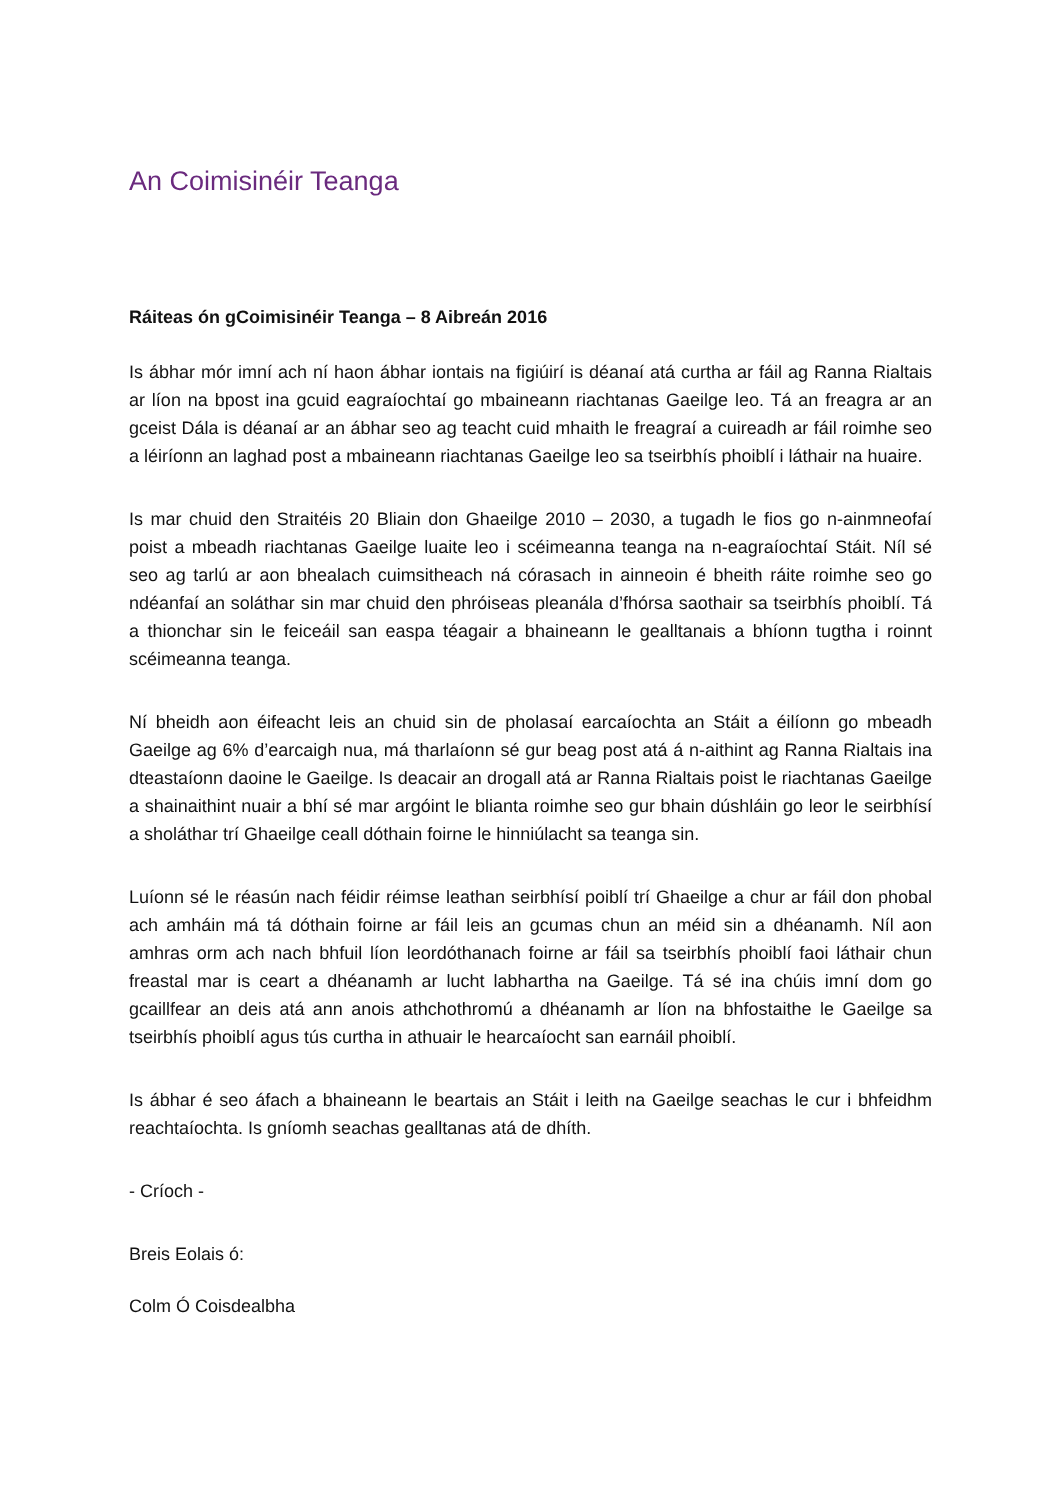An Coimisinéir Teanga
Ráiteas ón gCoimisinéir Teanga – 8 Aibreán 2016
Is ábhar mór imní ach ní haon ábhar iontais na figiúirí is déanaí atá curtha ar fáil ag Ranna Rialtais ar líon na bpost ina gcuid eagraíochtaí go mbaineann riachtanas Gaeilge leo. Tá an freagra ar an gceist Dála is déanaí ar an ábhar seo ag teacht cuid mhaith le freagraí a cuireadh ar fáil roimhe seo a léiríonn an laghad post a mbaineann riachtanas Gaeilge leo sa tseirbhís phoiblí i láthair na huaire.
Is mar chuid den Straitéis 20 Bliain don Ghaeilge 2010 – 2030, a tugadh le fios go n-ainmneofaí poist a mbeadh riachtanas Gaeilge luaite leo i scéimeanna teanga na n-eagraíochtaí Stáit. Níl sé seo ag tarlú ar aon bhealach cuimsitheach ná córasach in ainneoin é bheith ráite roimhe seo go ndéanfaí an soláthar sin mar chuid den phróiseas pleanála d’fhórsa saothair sa tseirbhís phoiblí. Tá a thionchar sin le feiceáil san easpa téagair a bhaineann le gealltanais a bhíonn tugtha i roinnt scéimeanna teanga.
Ní bheidh aon éifeacht leis an chuid sin de pholasaí earcaíochta an Stáit a éilíonn go mbeadh Gaeilge ag 6% d’earcaigh nua, má tharlaíonn sé gur beag post atá á n-aithint ag Ranna Rialtais ina dteastaíonn daoine le Gaeilge. Is deacair an drogall atá ar Ranna Rialtais poist le riachtanas Gaeilge a shainaithint nuair a bhí sé mar argóint le blianta roimhe seo gur bhain dúshláin go leor le seirbhísí a sholáthar trí Ghaeilge ceall dóthain foirne le hinniúlacht sa teanga sin.
Luíonn sé le réasún nach féidir réimse leathan seirbhísí poiblí trí Ghaeilge a chur ar fáil don phobal ach amháin má tá dóthain foirne ar fáil leis an gcumas chun an méid sin a dhéanamh. Níl aon amhras orm ach nach bhfuil líon leordóthanach foirne ar fáil sa tseirbhís phoiblí faoi láthair chun freastal mar is ceart a dhéanamh ar lucht labhartha na Gaeilge. Tá sé ina chúis imní dom go gcaillfear an deis atá ann anois athchothromú a dhéanamh ar líon na bhfostaithe le Gaeilge sa tseirbhís phoiblí agus tús curtha in athuair le hearcaíocht san earnáil phoiblí.
Is ábhar é seo áfach a bhaineann le beartais an Stáit i leith na Gaeilge seachas le cur i bhfeidhm reachtaíochta. Is gníomh seachas gealltanas atá de dhíth.
- Críoch -
Breis Eolais ó:
Colm Ó Coisdealbha